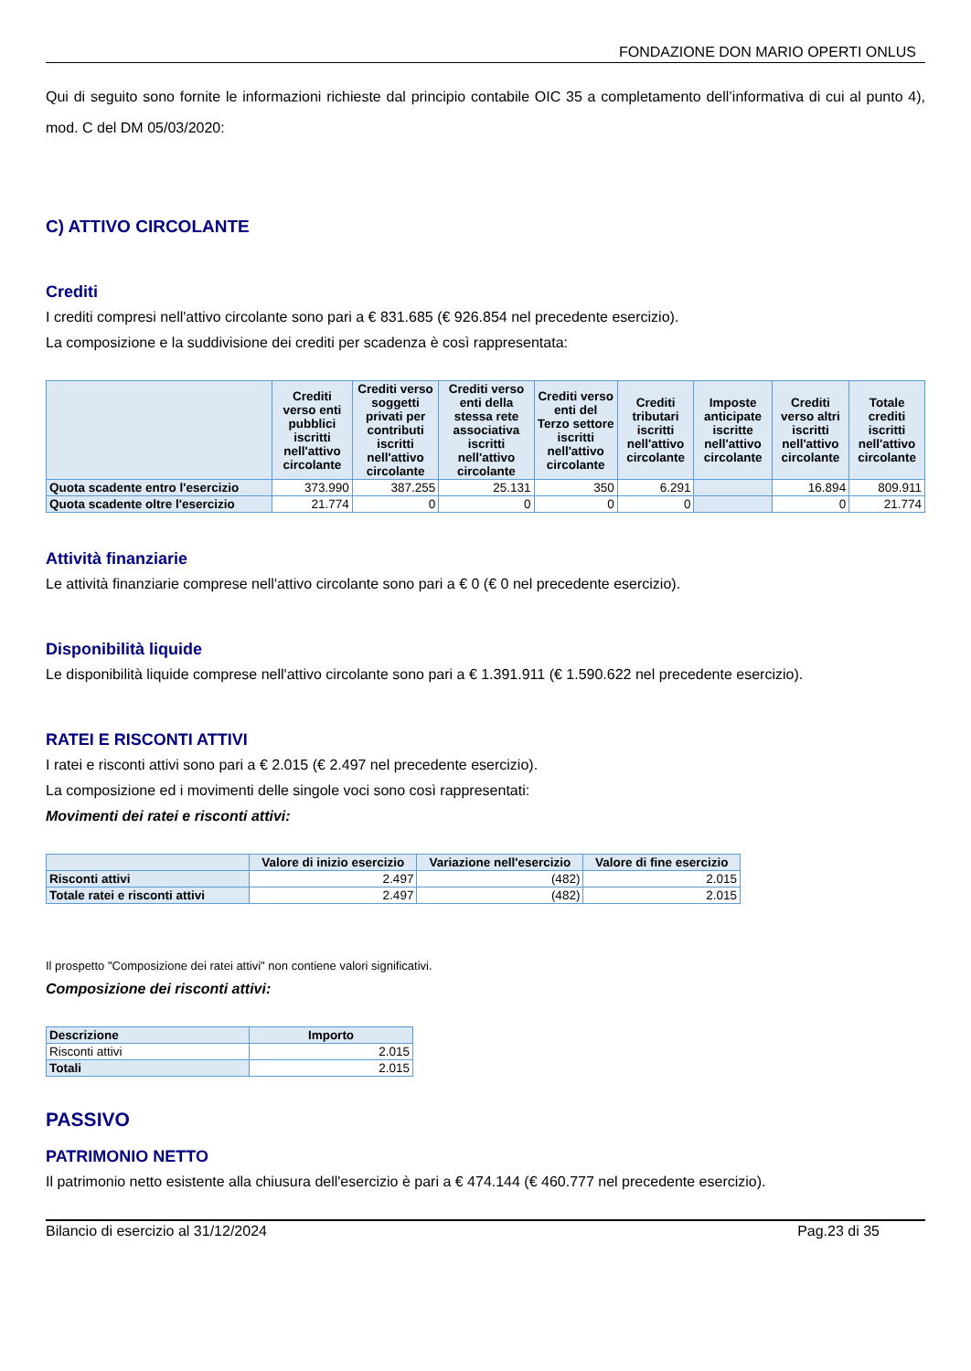FONDAZIONE DON MARIO OPERTI ONLUS
Qui di seguito sono fornite le informazioni richieste dal principio contabile OIC 35 a completamento dell’informativa di cui al punto 4), mod. C del DM 05/03/2020:
C) ATTIVO CIRCOLANTE
Crediti
I crediti compresi nell'attivo circolante sono pari a € 831.685 (€ 926.854 nel precedente esercizio).
La composizione e la suddivisione dei crediti per scadenza è così rappresentata:
| | Crediti verso enti pubblici iscritti nell'attivo circolante | Crediti verso soggetti privati per contributi iscritti nell'attivo circolante | Crediti verso enti della stessa rete associativa iscritti nell'attivo circolante | Crediti verso enti del Terzo settore iscritti nell'attivo circolante | Crediti tributari iscritti nell'attivo circolante | Imposte anticipate iscritte nell'attivo circolante | Crediti verso altri iscritti nell'attivo circolante | Totale crediti iscritti nell'attivo circolante |
| --- | --- | --- | --- | --- | --- | --- | --- | --- |
| Quota scadente entro l'esercizio | 373.990 | 387.255 | 25.131 | 350 | 6.291 | | 16.894 | 809.911 |
| Quota scadente oltre l'esercizio | 21.774 | 0 | 0 | 0 | 0 | | 0 | 21.774 |
Attività finanziarie
Le attività finanziarie comprese nell'attivo circolante sono pari a € 0 (€ 0 nel precedente esercizio).
Disponibilità liquide
Le disponibilità liquide comprese nell'attivo circolante sono pari a € 1.391.911 (€ 1.590.622 nel precedente esercizio).
RATEI E RISCONTI ATTIVI
I ratei e risconti attivi sono pari a € 2.015 (€ 2.497 nel precedente esercizio).
La composizione ed i movimenti delle singole voci sono così rappresentati:
Movimenti dei ratei e risconti attivi:
| | Valore di inizio esercizio | Variazione nell'esercizio | Valore di fine esercizio |
| --- | --- | --- | --- |
| Risconti attivi | 2.497 | (482) | 2.015 |
| Totale ratei e risconti attivi | 2.497 | (482) | 2.015 |
Il prospetto "Composizione dei ratei attivi" non contiene valori significativi.
Composizione dei risconti attivi:
| Descrizione | Importo |
| --- | --- |
| Risconti attivi | 2.015 |
| Totali | 2.015 |
PASSIVO
PATRIMONIO NETTO
Il patrimonio netto esistente alla chiusura dell'esercizio è pari a € 474.144 (€ 460.777 nel precedente esercizio).
Bilancio di esercizio al 31/12/2024 Pag.23 di 35